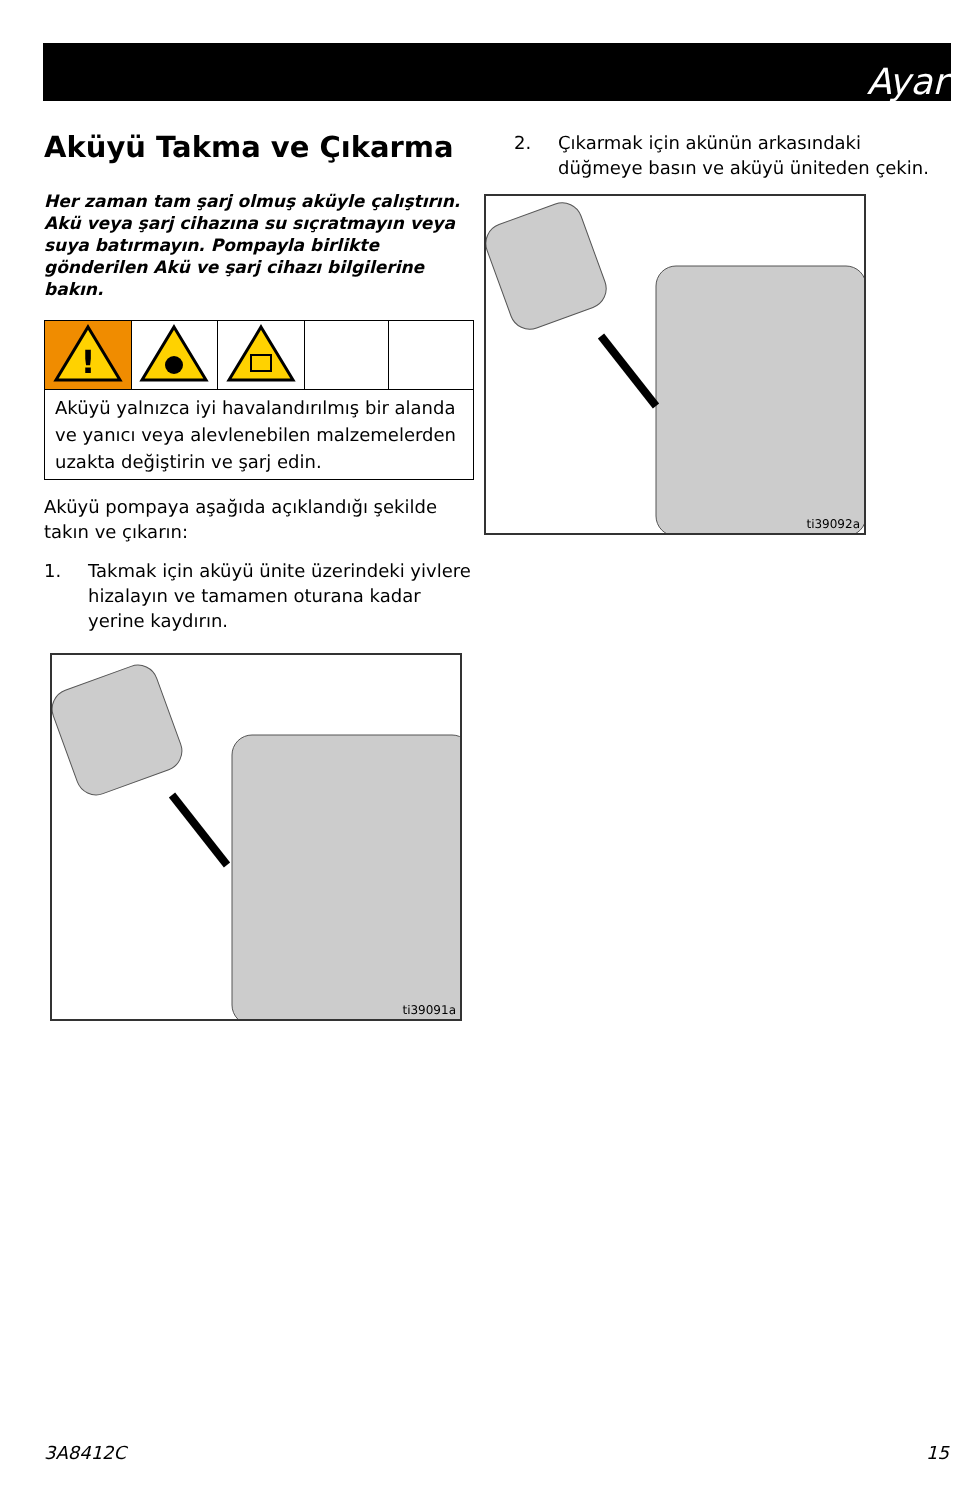Ayar
Aküyü Takma ve Çıkarma
Her zaman tam şarj olmuş aküyle çalıştırın. Akü veya şarj cihazına su sıçratmayın veya suya batırmayın. Pompayla birlikte gönderilen Akü ve şarj cihazı bilgilerine bakın.
| ! | | | | |
| Aküyü yalnızca iyi havalandırılmış bir alanda ve yanıcı veya alevlenebilen malzemelerden uzakta değiştirin ve şarj edin. | | | | |
Aküyü pompaya aşağıda açıklandığı şekilde takın ve çıkarın:
1. Takmak için aküyü ünite üzerindeki yivlere hizalayın ve tamamen oturana kadar yerine kaydırın.
ti39091a
2. Çıkarmak için akünün arkasındaki düğmeye basın ve aküyü üniteden çekin.
ti39092a
3A8412C 15